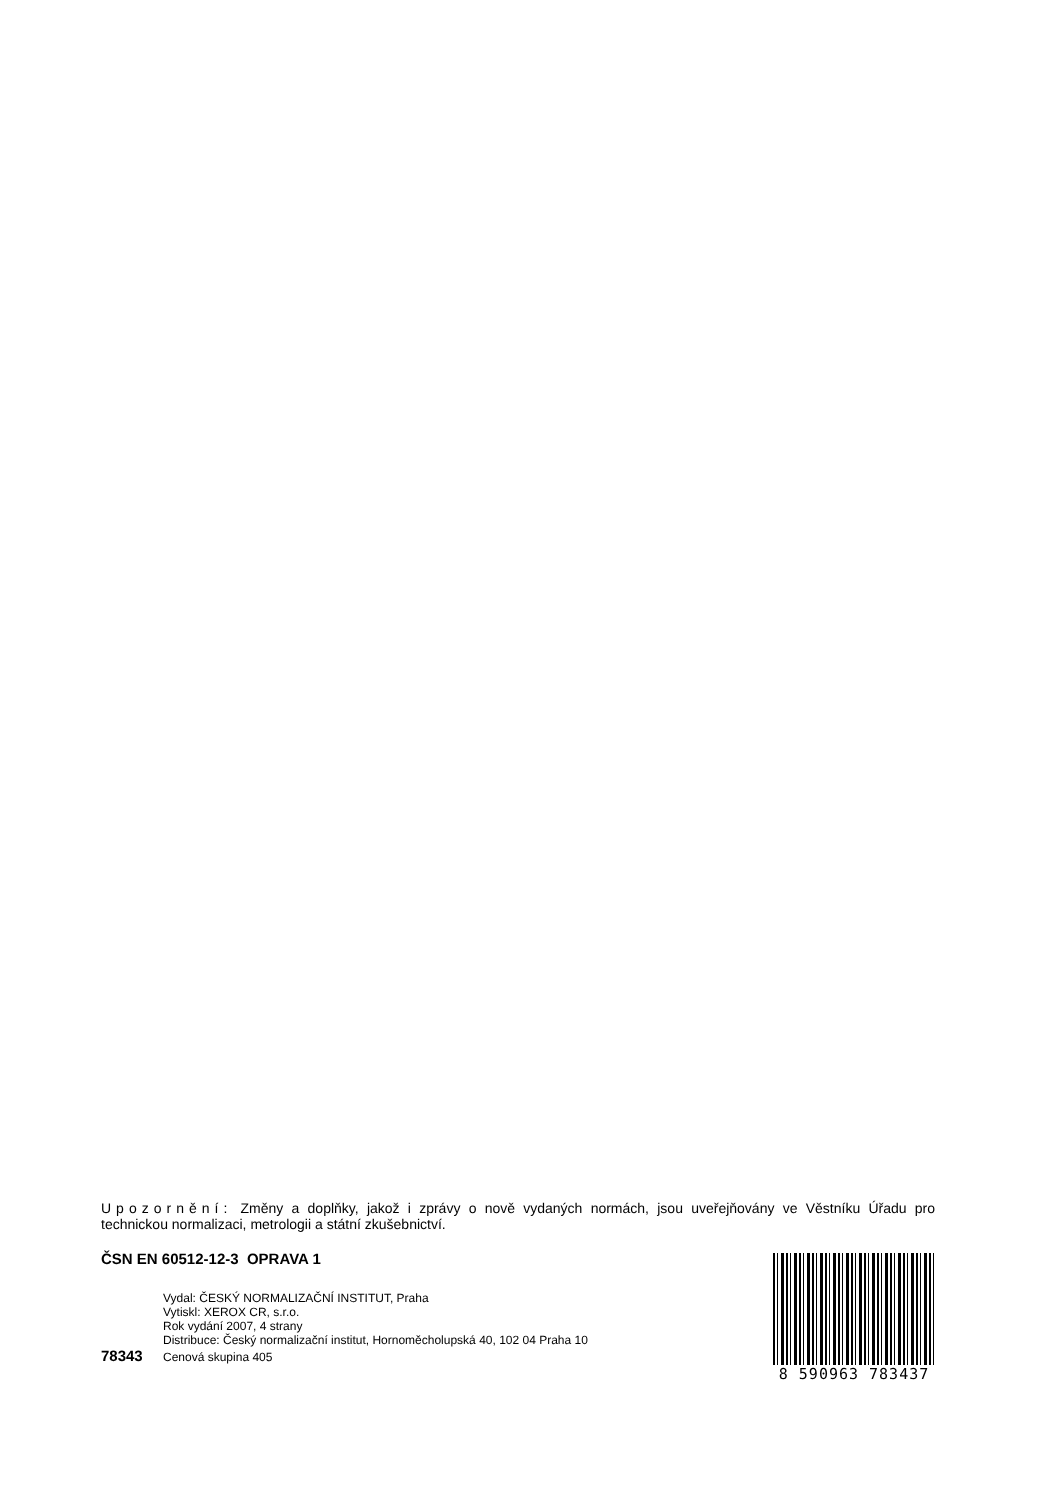Upozornění: Změny a doplňky, jakož i zprávy o nově vydaných normách, jsou uveřejňovány ve Věstníku Úřadu pro technickou normalizaci, metrologii a státní zkušebnictví.
ČSN EN 60512-12-3 OPRAVA 1
Vydal: ČESKÝ NORMALIZAČNÍ INSTITUT, Praha
Vytiskl: XEROX CR, s.r.o.
Rok vydání 2007, 4 strany
Distribuce: Český normalizační institut, Hornoměcholupská 40, 102 04 Praha 10
78343 Cenová skupina 405
8 590963 783437